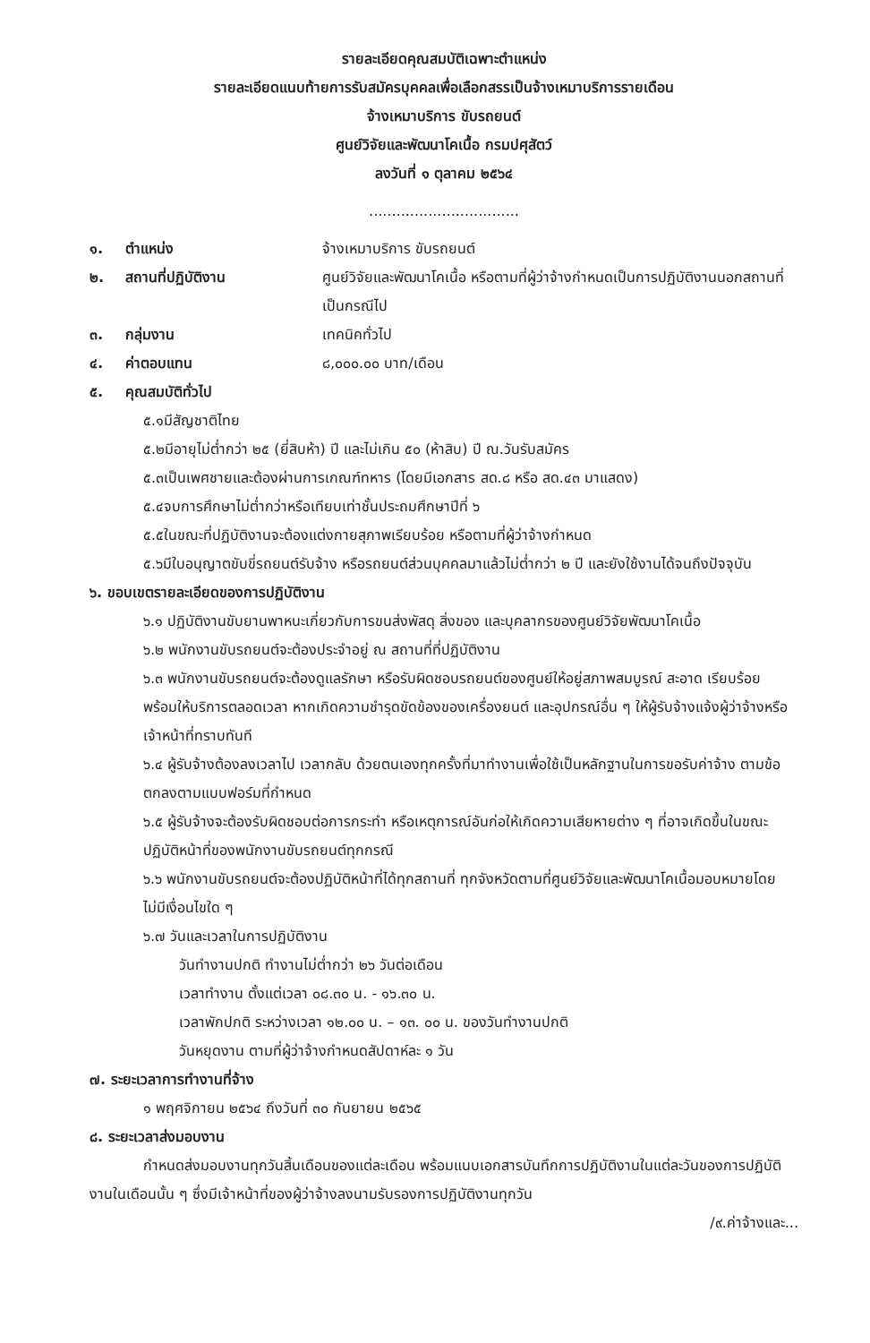รายละเอียดคุณสมบัติเฉพาะตำแหน่ง
รายละเอียดแนบท้ายการรับสมัครบุคคลเพื่อเลือกสรรเป็นจ้างเหมาบริการรายเดือน
จ้างเหมาบริการ ขับรถยนต์
ศูนย์วิจัยและพัฒนาโคเนื้อ กรมปศุสัตว์
ลงวันที่ ๑ ตุลาคม ๒๕๖๔
.................................
๑. ตำแหน่ง จ้างเหมาบริการ ขับรถยนต์
๒. สถานที่ปฏิบัติงาน ศูนย์วิจัยและพัฒนาโคเนื้อ หรือตามที่ผู้ว่าจ้างกำหนดเป็นการปฏิบัติงานนอกสถานที่เป็นกรณีไป
๓. กลุ่มงาน เทคนิคทั่วไป
๔. ค่าตอบแทน ๘,๐๐๐.๐๐ บาท/เดือน
๕. คุณสมบัติทั่วไป
๕.๑มีสัญชาติไทย
๕.๒มีอายุไม่ต่ำกว่า ๒๕ (ยี่สิบห้า) ปี และไม่เกิน ๕๐ (ห้าสิบ) ปี ณ.วันรับสมัคร
๕.๓เป็นเพศชายและต้องผ่านการเกณฑ์ทหาร (โดยมีเอกสาร สด.๘ หรือ สด.๔๓ มาแสดง)
๕.๔จบการศึกษาไม่ต่ำกว่าหรือเทียบเท่าชั้นประถมศึกษาปีที่ ๖
๕.๕ในขณะที่ปฏิบัติงานจะต้องแต่งกายสุภาพเรียบร้อย หรือตามที่ผู้ว่าจ้างกำหนด
๕.๖มีใบอนุญาตขับขี่รถยนต์รับจ้าง หรือรถยนต์ส่วนบุคคลมาแล้วไม่ต่ำกว่า ๒ ปี และยังใช้งานได้จนถึงปัจจุบัน
๖. ขอบเขตรายละเอียดของการปฏิบัติงาน
๖.๑ ปฏิบัติงานขับยานพาหนะเกี่ยวกับการขนส่งพัสดุ สิ่งของ และบุคลากรของศูนย์วิจัยพัฒนาโคเนื้อ
๖.๒ พนักงานขับรถยนต์จะต้องประจำอยู่ ณ สถานที่ที่ปฏิบัติงาน
๖.๓ พนักงานขับรถยนต์จะต้องดูแลรักษา หรือรับผิดชอบรถยนต์ของศูนย์ให้อยู่สภาพสมบูรณ์ สะอาด เรียบร้อย พร้อมให้บริการตลอดเวลา หากเกิดความชำรุดขัดข้องของเครื่องยนต์ และอุปกรณ์อื่น ๆ ให้ผู้รับจ้างแจ้งผู้ว่าจ้างหรือเจ้าหน้าที่ทราบทันที
๖.๔ ผู้รับจ้างต้องลงเวลาไป เวลากลับ ด้วยตนเองทุกครั้งที่มาทำงานเพื่อใช้เป็นหลักฐานในการขอรับค่าจ้าง ตามข้อตกลงตามแบบฟอร์มที่กำหนด
๖.๕ ผู้รับจ้างจะต้องรับผิดชอบต่อการกระทำ หรือเหตุการณ์อันก่อให้เกิดความเสียหายต่าง ๆ ที่อาจเกิดขึ้นในขณะปฏิบัติหน้าที่ของพนักงานขับรถยนต์ทุกกรณี
๖.๖ พนักงานขับรถยนต์จะต้องปฏิบัติหน้าที่ได้ทุกสถานที่ ทุกจังหวัดตามที่ศูนย์วิจัยและพัฒนาโคเนื้อมอบหมายโดยไม่มีเงื่อนไขใด ๆ
๖.๗ วันและเวลาในการปฏิบัติงาน
วันทำงานปกติ ทำงานไม่ต่ำกว่า ๒๖ วันต่อเดือน
เวลาทำงาน ตั้งแต่เวลา ๐๘.๓๐ น. - ๑๖.๓๐ น.
เวลาพักปกติ ระหว่างเวลา ๑๒.๐๐ น. – ๑๓. ๐๐ น. ของวันทำงานปกติ
วันหยุดงาน ตามที่ผู้ว่าจ้างกำหนดสัปดาห์ละ ๑ วัน
๗. ระยะเวลาการทำงานที่จ้าง
๑ พฤศจิกายน ๒๕๖๔ ถึงวันที่ ๓๐ กันยายน ๒๕๖๕
๘. ระยะเวลาส่งมอบงาน
กำหนดส่งมอบงานทุกวันสิ้นเดือนของแต่ละเดือน พร้อมแนบเอกสารบันทึกการปฏิบัติงานในแต่ละวันของการปฏิบัติงานในเดือนนั้น ๆ ซึ่งมีเจ้าหน้าที่ของผู้ว่าจ้างลงนามรับรองการปฏิบัติงานทุกวัน
/๙.ค่าจ้างและ...